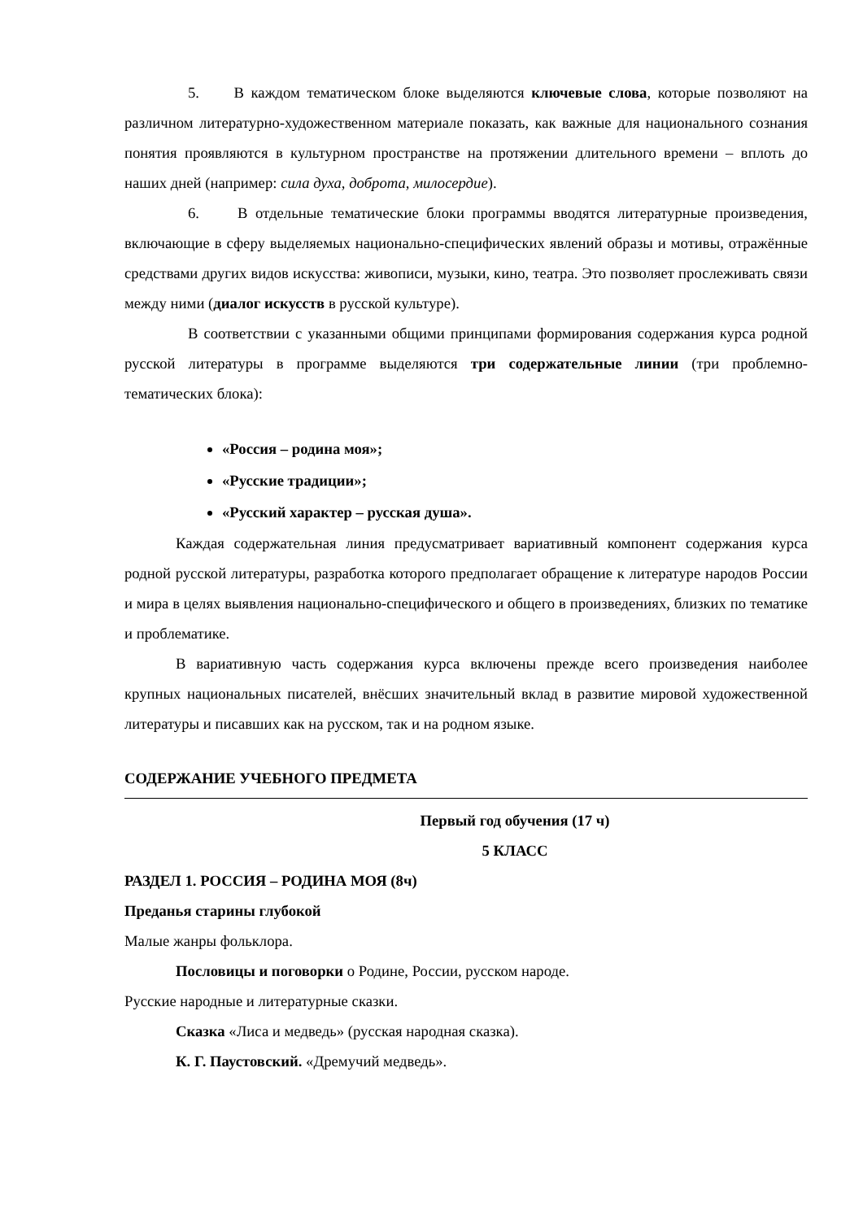5. В каждом тематическом блоке выделяются ключевые слова, которые позволяют на различном литературно-художественном материале показать, как важные для национального сознания понятия проявляются в культурном пространстве на протяжении длительного времени – вплоть до наших дней (например: сила духа, доброта, милосердие).
6. В отдельные тематические блоки программы вводятся литературные произведения, включающие в сферу выделяемых национально-специфических явлений образы и мотивы, отражённые средствами других видов искусства: живописи, музыки, кино, театра. Это позволяет прослеживать связи между ними (диалог искусств в русской культуре).
В соответствии с указанными общими принципами формирования содержания курса родной русской литературы в программе выделяются три содержательные линии (три проблемно-тематических блока):
«Россия – родина моя»;
«Русские традиции»;
«Русский характер – русская душа».
Каждая содержательная линия предусматривает вариативный компонент содержания курса родной русской литературы, разработка которого предполагает обращение к литературе народов России и мира в целях выявления национально-специфического и общего в произведениях, близких по тематике и проблематике.
В вариативную часть содержания курса включены прежде всего произведения наиболее крупных национальных писателей, внёсших значительный вклад в развитие мировой художественной литературы и писавших как на русском, так и на родном языке.
СОДЕРЖАНИЕ УЧЕБНОГО ПРЕДМЕТА
Первый год обучения (17 ч)
5 КЛАСС
РАЗДЕЛ 1. РОССИЯ – РОДИНА МОЯ (8ч)
Преданья старины глубокой
Малые жанры фольклора.
Пословицы и поговорки о Родине, России, русском народе.
Русские народные и литературные сказки.
Сказка «Лиса и медведь» (русская народная сказка).
К. Г. Паустовский. «Дремучий медведь».